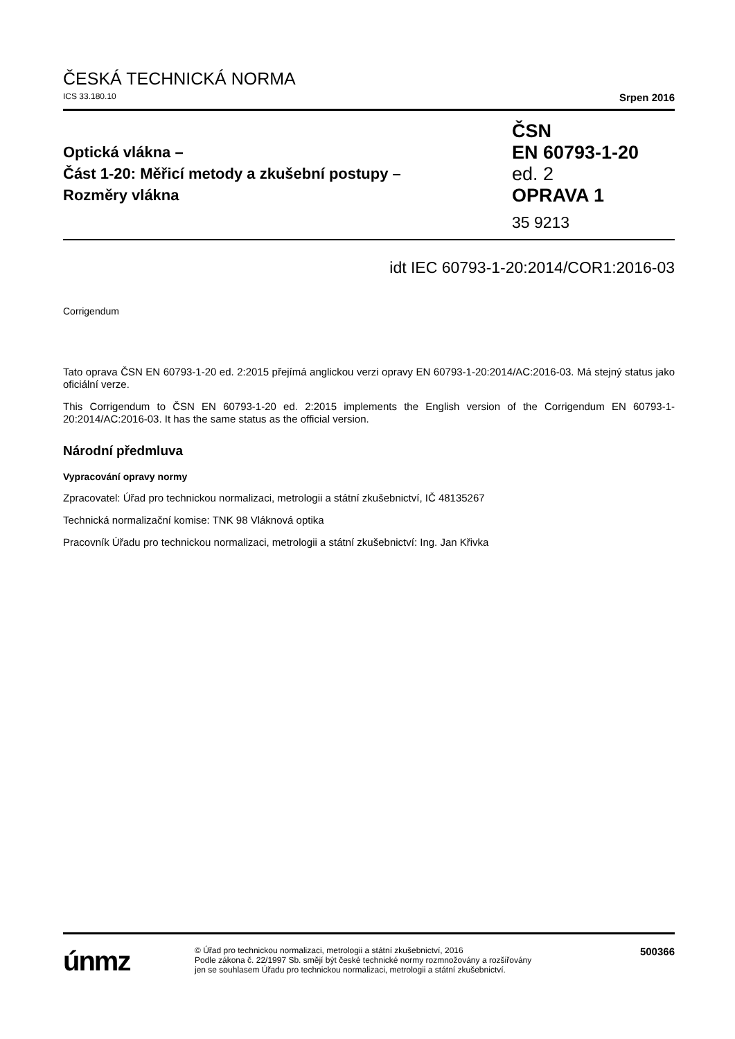ČESKÁ TECHNICKÁ NORMA
ICS 33.180.10 Srpen 2016
Optická vlákna –
Část 1-20: Měřicí metody a zkušební postupy –
Rozměry vlákna
ČSN
EN 60793-1-20
ed. 2
OPRAVA 1
35 9213
idt IEC 60793-1-20:2014/COR1:2016-03
Corrigendum
Tato oprava ČSN EN 60793-1-20 ed. 2:2015 přejímá anglickou verzi opravy EN 60793-1-20:2014/AC:2016-03. Má stejný status jako oficiální verze.
This Corrigendum to ČSN EN 60793-1-20 ed. 2:2015 implements the English version of the Corrigendum EN 60793-1-20:2014/AC:2016-03. It has the same status as the official version.
Národní předmluva
Vypracování opravy normy
Zpracovatel: Úřad pro technickou normalizaci, metrologii a státní zkušebnictví, IČ 48135267
Technická normalizační komise: TNK 98 Vláknová optika
Pracovník Úřadu pro technickou normalizaci, metrologii a státní zkušebnictví: Ing. Jan Křivka
únmz
© Úřad pro technickou normalizaci, metrologii a státní zkušebnictví, 2016
Podle zákona č. 22/1997 Sb. smějí být české technické normy rozmnožovány a rozšiřovány
jen se souhlasem Úřadu pro technickou normalizaci, metrologii a státní zkušebnictví.
500366